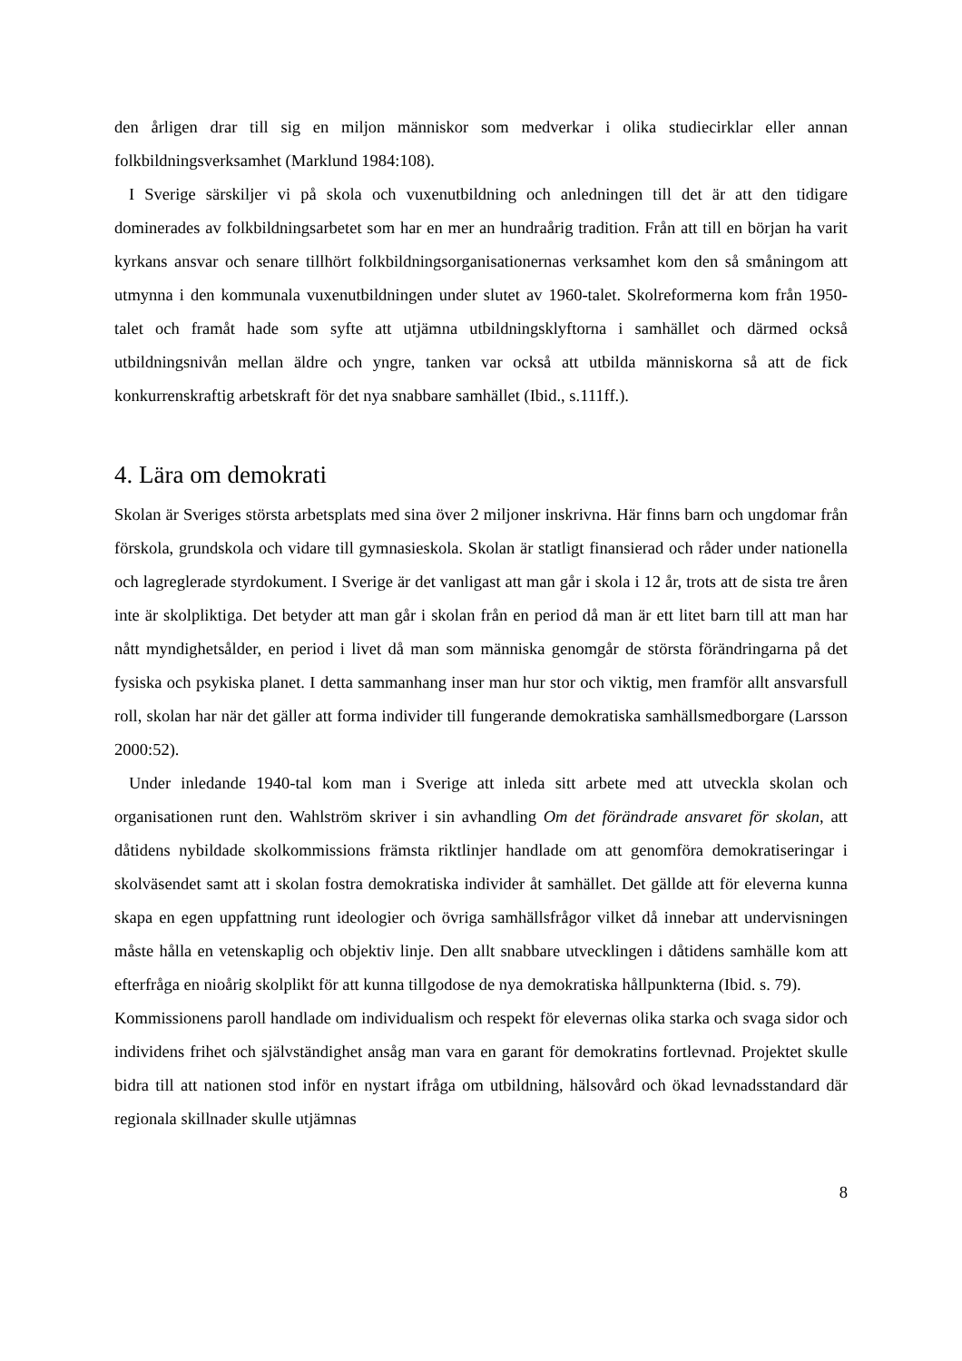den årligen drar till sig en miljon människor som medverkar i olika studiecirklar eller annan folkbildningsverksamhet (Marklund 1984:108).
I Sverige särskiljer vi på skola och vuxenutbildning och anledningen till det är att den tidigare dominerades av folkbildningsarbetet som har en mer an hundraårig tradition. Från att till en början ha varit kyrkans ansvar och senare tillhört folkbildningsorganisationernas verksamhet kom den så småningom att utmynna i den kommunala vuxenutbildningen under slutet av 1960-talet. Skolreformerna kom från 1950-talet och framåt hade som syfte att utjämna utbildningsklyftorna i samhället och därmed också utbildningsnivån mellan äldre och yngre, tanken var också att utbilda människorna så att de fick konkurrenskraftig arbetskraft för det nya snabbare samhället (Ibid., s.111ff.).
4. Lära om demokrati
Skolan är Sveriges största arbetsplats med sina över 2 miljoner inskrivna. Här finns barn och ungdomar från förskola, grundskola och vidare till gymnasieskola. Skolan är statligt finansierad och råder under nationella och lagreglerade styrdokument. I Sverige är det vanligast att man går i skola i 12 år, trots att de sista tre åren inte är skolpliktiga. Det betyder att man går i skolan från en period då man är ett litet barn till att man har nått myndighetsålder, en period i livet då man som människa genomgår de största förändringarna på det fysiska och psykiska planet. I detta sammanhang inser man hur stor och viktig, men framför allt ansvarsfull roll, skolan har när det gäller att forma individer till fungerande demokratiska samhällsmedborgare (Larsson 2000:52).
Under inledande 1940-tal kom man i Sverige att inleda sitt arbete med att utveckla skolan och organisationen runt den. Wahlström skriver i sin avhandling Om det förändrade ansvaret för skolan, att dåtidens nybildade skolkommissions främsta riktlinjer handlade om att genomföra demokratiseringar i skolväsendet samt att i skolan fostra demokratiska individer åt samhället. Det gällde att för eleverna kunna skapa en egen uppfattning runt ideologier och övriga samhällsfrågor vilket då innebar att undervisningen måste hålla en vetenskaplig och objektiv linje. Den allt snabbare utvecklingen i dåtidens samhälle kom att efterfråga en nioårig skolplikt för att kunna tillgodose de nya demokratiska hållpunkterna (Ibid. s. 79).
Kommissionens paroll handlade om individualism och respekt för elevernas olika starka och svaga sidor och individens frihet och självständighet ansåg man vara en garant för demokratins fortlevnad. Projektet skulle bidra till att nationen stod inför en nystart ifråga om utbildning, hälsovård och ökad levnadsstandard där regionala skillnader skulle utjämnas
8